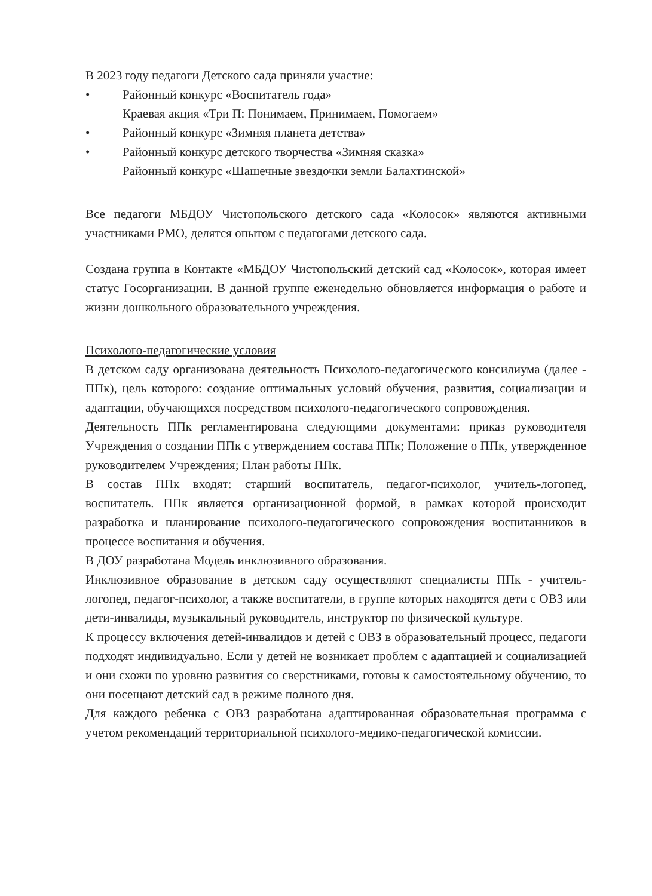В 2023 году педагоги Детского сада приняли участие:
• Районный конкурс «Воспитатель года»
Краевая акция «Три П: Понимаем, Принимаем, Помогаем»
• Районный конкурс «Зимняя планета детства»
• Районный конкурс детского творчества «Зимняя сказка»
Районный конкурс «Шашечные звездочки земли Балахтинской»
Все педагоги МБДОУ Чистопольского детского сада «Колосок» являются активными участниками РМО, делятся опытом с педагогами детского сада.
Создана группа в Контакте «МБДОУ Чистопольский детский сад «Колосок», которая имеет статус Госорганизации. В данной группе еженедельно обновляется информация о работе и жизни дошкольного образовательного учреждения.
Психолого-педагогические условия
В детском саду организована деятельность Психолого-педагогического консилиума (далее - ППк), цель которого: создание оптимальных условий обучения, развития, социализации и адаптации, обучающихся посредством психолого-педагогического сопровождения.
Деятельность ППк регламентирована следующими документами: приказ руководителя Учреждения о создании ППк с утверждением состава ППк; Положение о ППк, утвержденное руководителем Учреждения; План работы ППк.
В состав ППк входят: старший воспитатель, педагог-психолог, учитель-логопед, воспитатель. ППк является организационной формой, в рамках которой происходит разработка и планирование психолого-педагогического сопровождения воспитанников в процессе воспитания и обучения.
В ДОУ разработана Модель инклюзивного образования.
Инклюзивное образование в детском саду осуществляют специалисты ППк - учитель-логопед, педагог-психолог, а также воспитатели, в группе которых находятся дети с ОВЗ или дети-инвалиды, музыкальный руководитель, инструктор по физической культуре.
К процессу включения детей-инвалидов и детей с ОВЗ в образовательный процесс, педагоги подходят индивидуально. Если у детей не возникает проблем с адаптацией и социализацией и они схожи по уровню развития со сверстниками, готовы к самостоятельному обучению, то они посещают детский сад в режиме полного дня.
Для каждого ребенка с ОВЗ разработана адаптированная образовательная программа с учетом рекомендаций территориальной психолого-медико-педагогической комиссии.